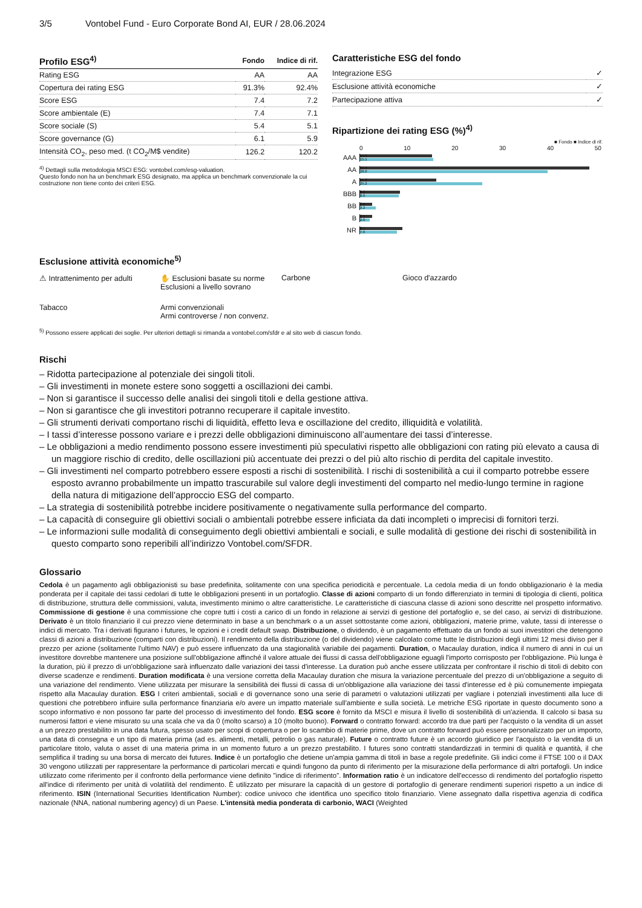3/5 Vontobel Fund - Euro Corporate Bond AI, EUR / 28.06.2024
| Profilo ESG<sup>4)</sup> | Fondo | Indice di rif. |
| --- | --- | --- |
| Rating ESG | AA | AA |
| Copertura dei rating ESG | 91.3% | 92.4% |
| Score ESG | 7.4 | 7.2 |
| Score ambientale (E) | 7.4 | 7.1 |
| Score sociale (S) | 5.4 | 5.1 |
| Score governance (G) | 6.1 | 5.9 |
| Intensità CO<sub>2</sub>, peso med. (t CO<sub>2</sub>/M$ vendite) | 126.2 | 120.2 |
<sup>4)</sup> Dettagli sulla metodologia MSCI ESG: vontobel.com/esg-valuation.
Questo fondo non ha un benchmark ESG designato, ma applica un benchmark convenzionale la cui costruzione non tiene conto dei criteri ESG.
Caratteristiche ESG del fondo
| Integrazione ESG | ✓ |
| Esclusione attività economiche | ✓ |
| Partecipazione attiva | ✓ |
Ripartizione dei rating ESG (%)<sup>4)</sup>
■ Fondo ■ Indice di rif.
0 10 20 30 40 50
AAA
14.9
15.1
AA
47.4
38.8
A
15.8
25.2
BBB
8.2
8.0
BB
2.5
3.2
B
2.5
2.0
NR
8.7
7.6
Esclusione attività economiche<sup>5)</sup>
⚠ Intrattenimento per adulti
✋ Esclusioni basate su norme
Esclusioni a livello sovrano
Carbone
Gioco d'azzardo
Tabacco
Armi convenzionali
Armi controverse / non convenz.
<sup>5)</sup> Possono essere applicati dei soglie. Per ulteriori dettagli si rimanda a vontobel.com/sfdr e al sito web di ciascun fondo.
Rischi
– Ridotta partecipazione al potenziale dei singoli titoli.
– Gli investimenti in monete estere sono soggetti a oscillazioni dei cambi.
– Non si garantisce il successo delle analisi dei singoli titoli e della gestione attiva.
– Non si garantisce che gli investitori potranno recuperare il capitale investito.
– Gli strumenti derivati comportano rischi di liquidità, effetto leva e oscillazione del credito, illiquidità e volatilità.
– I tassi d’interesse possono variare e i prezzi delle obbligazioni diminuiscono all’aumentare dei tassi d’interesse.
– Le obbligazioni a medio rendimento possono essere investimenti più speculativi rispetto alle obbligazioni con rating più elevato a causa di un maggiore rischio di credito, delle oscillazioni più accentuate dei prezzi o del più alto rischio di perdita del capitale investito.
– Gli investimenti nel comparto potrebbero essere esposti a rischi di sostenibilità. I rischi di sostenibilità a cui il comparto potrebbe essere esposto avranno probabilmente un impatto trascurabile sul valore degli investimenti del comparto nel medio-lungo termine in ragione della natura di mitigazione dell’approccio ESG del comparto.
– La strategia di sostenibilità potrebbe incidere positivamente o negativamente sulla performance del comparto.
– La capacità di conseguire gli obiettivi sociali o ambientali potrebbe essere inficiata da dati incompleti o imprecisi di fornitori terzi.
– Le informazioni sulle modalità di conseguimento degli obiettivi ambientali e sociali, e sulle modalità di gestione dei rischi di sostenibilità in questo comparto sono reperibili all’indirizzo Vontobel.com/SFDR.
Glossario
Cedola è un pagamento agli obbligazionisti su base predefinita, solitamente con una specifica periodicità e percentuale. La cedola media di un fondo obbligazionario è la media ponderata per il capitale dei tassi cedolari di tutte le obbligazioni presenti in un portafoglio. Classe di azioni comparto di un fondo differenziato in termini di tipologia di clienti, politica di distribuzione, struttura delle commissioni, valuta, investimento minimo o altre caratteristiche. Le caratteristiche di ciascuna classe di azioni sono descritte nel prospetto informativo. Commissione di gestione è una commissione che copre tutti i costi a carico di un fondo in relazione ai servizi di gestione del portafoglio e, se del caso, ai servizi di distribuzione. Derivato è un titolo finanziario il cui prezzo viene determinato in base a un benchmark o a un asset sottostante come azioni, obbligazioni, materie prime, valute, tassi di interesse o indici di mercato. Tra i derivati figurano i futures, le opzioni e i credit default swap. Distribuzione, o dividendo, è un pagamento effettuato da un fondo ai suoi investitori che detengono classi di azioni a distribuzione (comparti con distribuzioni). Il rendimento della distribuzione (o del dividendo) viene calcolato come tutte le distribuzioni degli ultimi 12 mesi diviso per il prezzo per azione (solitamente l'ultimo NAV) e può essere influenzato da una stagionalità variabile dei pagamenti. Duration, o Macaulay duration, indica il numero di anni in cui un investitore dovrebbe mantenere una posizione sull'obbligazione affinché il valore attuale dei flussi di cassa dell'obbligazione eguagli l'importo corrisposto per l'obbligazione. Più lunga è la duration, più il prezzo di un'obbligazione sarà influenzato dalle variazioni dei tassi d'interesse. La duration può anche essere utilizzata per confrontare il rischio di titoli di debito con diverse scadenze e rendimenti. Duration modificata è una versione corretta della Macaulay duration che misura la variazione percentuale del prezzo di un'obbligazione a seguito di una variazione del rendimento. Viene utilizzata per misurare la sensibilità dei flussi di cassa di un'obbligazione alla variazione dei tassi d'interesse ed è più comunemente impiegata rispetto alla Macaulay duration. ESG I criteri ambientali, sociali e di governance sono una serie di parametri o valutazioni utilizzati per vagliare i potenziali investimenti alla luce di questioni che potrebbero influire sulla performance finanziaria e/o avere un impatto materiale sull'ambiente e sulla società. Le metriche ESG riportate in questo documento sono a scopo informativo e non possono far parte del processo di investimento del fondo. ESG score è fornito da MSCI e misura il livello di sostenibilità di un'azienda. Il calcolo si basa su numerosi fattori e viene misurato su una scala che va da 0 (molto scarso) a 10 (molto buono). Forward o contratto forward: accordo tra due parti per l'acquisto o la vendita di un asset a un prezzo prestabilito in una data futura, spesso usato per scopi di copertura o per lo scambio di materie prime, dove un contratto forward può essere personalizzato per un importo, una data di consegna e un tipo di materia prima (ad es. alimenti, metalli, petrolio o gas naturale). Future o contratto future è un accordo giuridico per l'acquisto o la vendita di un particolare titolo, valuta o asset di una materia prima in un momento futuro a un prezzo prestabilito. I futures sono contratti standardizzati in termini di qualità e quantità, il che semplifica il trading su una borsa di mercato dei futures. Indice è un portafoglio che detiene un'ampia gamma di titoli in base a regole predefinite. Gli indici come il FTSE 100 o il DAX 30 vengono utilizzati per rappresentare la performance di particolari mercati e quindi fungono da punto di riferimento per la misurazione della performance di altri portafogli. Un indice utilizzato come riferimento per il confronto della performance viene definito "indice di riferimento". Information ratio è un indicatore dell'eccesso di rendimento del portafoglio rispetto all'indice di riferimento per unità di volatilità del rendimento. È utilizzato per misurare la capacità di un gestore di portafoglio di generare rendimenti superiori rispetto a un indice di riferimento. ISIN (International Securities Identification Number): codice univoco che identifica uno specifico titolo finanziario. Viene assegnato dalla rispettiva agenzia di codifica nazionale (NNA, national numbering agency) di un Paese. L'intensità media ponderata di carbonio, WACI (Weighted